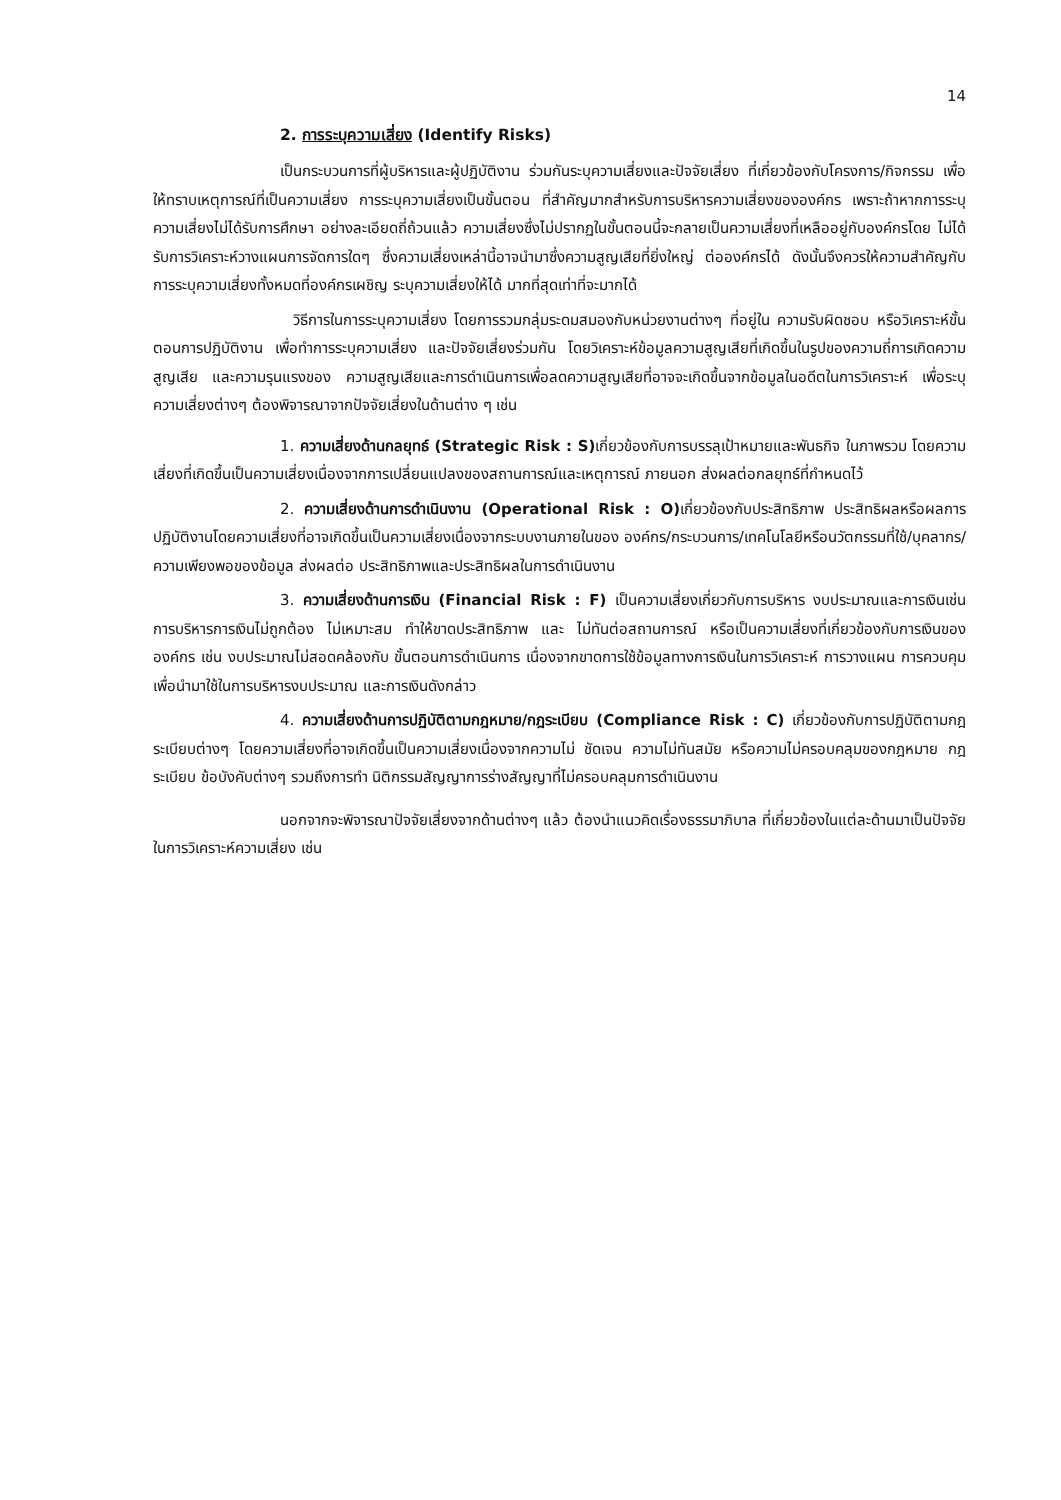14
2. การระบุความเสี่ยง (Identify Risks)
เป็นกระบวนการที่ผู้บริหารและผู้ปฏิบัติงาน ร่วมกันระบุความเสี่ยงและปัจจัยเสี่ยง ที่เกี่ยวข้องกับโครงการ/กิจกรรม เพื่อให้ทราบเหตุการณ์ที่เป็นความเสี่ยง การระบุความเสี่ยงเป็นขั้นตอน ที่สำคัญมากสำหรับการบริหารความเสี่ยงขององค์กร เพราะถ้าหากการระบุความเสี่ยงไม่ได้รับการศึกษา อย่างละเอียดถี่ถ้วนแล้ว ความเสี่ยงซึ่งไม่ปรากฏในขั้นตอนนี้จะกลายเป็นความเสี่ยงที่เหลืออยู่กับองค์กรโดย ไม่ได้รับการวิเคราะห์วางแผนการจัดการใดๆ ซึ่งความเสี่ยงเหล่านี้อาจนำมาซึ่งความสูญเสียที่ยิ่งใหญ่ ต่อองค์กรได้ ดังนั้นจึงควรให้ความสำคัญกับการระบุความเสี่ยงทั้งหมดที่องค์กรเผชิญ ระบุความเสี่ยงให้ได้ มากที่สุดเท่าที่จะมากได้
วิธีการในการระบุความเสี่ยง โดยการรวมกลุ่มระดมสมองกับหน่วยงานต่างๆ ที่อยู่ใน ความรับผิดชอบ หรือวิเคราะห์ขั้นตอนการปฏิบัติงาน เพื่อทำการระบุความเสี่ยง และปัจจัยเสี่ยงร่วมกัน โดยวิเคราะห์ข้อมูลความสูญเสียที่เกิดขึ้นในรูปของความถี่การเกิดความสูญเสีย และความรุนแรงของ ความสูญเสียและการดำเนินการเพื่อลดความสูญเสียที่อาจจะเกิดขึ้นจากข้อมูลในอดีตในการวิเคราะห์ เพื่อระบุความเสี่ยงต่างๆ ต้องพิจารณาจากปัจจัยเสี่ยงในด้านต่าง ๆ เช่น
1. ความเสี่ยงด้านกลยุทธ์ (Strategic Risk : S) เกี่ยวข้องกับการบรรลุเป้าหมายและพันธกิจ ในภาพรวม โดยความเสี่ยงที่เกิดขึ้นเป็นความเสี่ยงเนื่องจากการเปลี่ยนแปลงของสถานการณ์และเหตุการณ์ ภายนอก ส่งผลต่อกลยุทธ์ที่กำหนดไว้
2. ความเสี่ยงด้านการดำเนินงาน (Operational Risk : O) เกี่ยวข้องกับประสิทธิภาพ ประสิทธิผลหรือผลการปฏิบัติงานโดยความเสี่ยงที่อาจเกิดขึ้นเป็นความเสี่ยงเนื่องจากระบบงานภายในของ องค์กร/กระบวนการ/เทคโนโลยีหรือนวัตกรรมที่ใช้/บุคลากร/ความเพียงพอของข้อมูล ส่งผลต่อ ประสิทธิภาพและประสิทธิผลในการดำเนินงาน
3. ความเสี่ยงด้านการเงิน (Financial Risk : F) เป็นความเสี่ยงเกี่ยวกับการบริหาร งบประมาณและการเงินเช่น การบริหารการเงินไม่ถูกต้อง ไม่เหมาะสม ทำให้ขาดประสิทธิภาพ และ ไม่ทันต่อสถานการณ์ หรือเป็นความเสี่ยงที่เกี่ยวข้องกับการเงินขององค์กร เช่น งบประมาณไม่สอดคล้องกับ ขั้นตอนการดำเนินการ เนื่องจากขาดการใช้ข้อมูลทางการเงินในการวิเคราะห์ การวางแผน การควบคุม เพื่อนำมาใช้ในการบริหารงบประมาณ และการเงินดังกล่าว
4. ความเสี่ยงด้านการปฏิบัติตามกฎหมาย/กฎระเบียบ (Compliance Risk : C) เกี่ยวข้องกับการปฏิบัติตามกฎ ระเบียบต่างๆ โดยความเสี่ยงที่อาจเกิดขึ้นเป็นความเสี่ยงเนื่องจากความไม่ ชัดเจน ความไม่ทันสมัย หรือความไม่ครอบคลุมของกฎหมาย กฎระเบียบ ข้อบังคับต่างๆ รวมถึงการทำ นิติกรรมสัญญาการร่างสัญญาที่ไม่ครอบคลุมการดำเนินงาน
นอกจากจะพิจารณาปัจจัยเสี่ยงจากด้านต่างๆ แล้ว ต้องนำแนวคิดเรื่องธรรมาภิบาล ที่เกี่ยวข้องในแต่ละด้านมาเป็นปัจจัยในการวิเคราะห์ความเสี่ยง เช่น